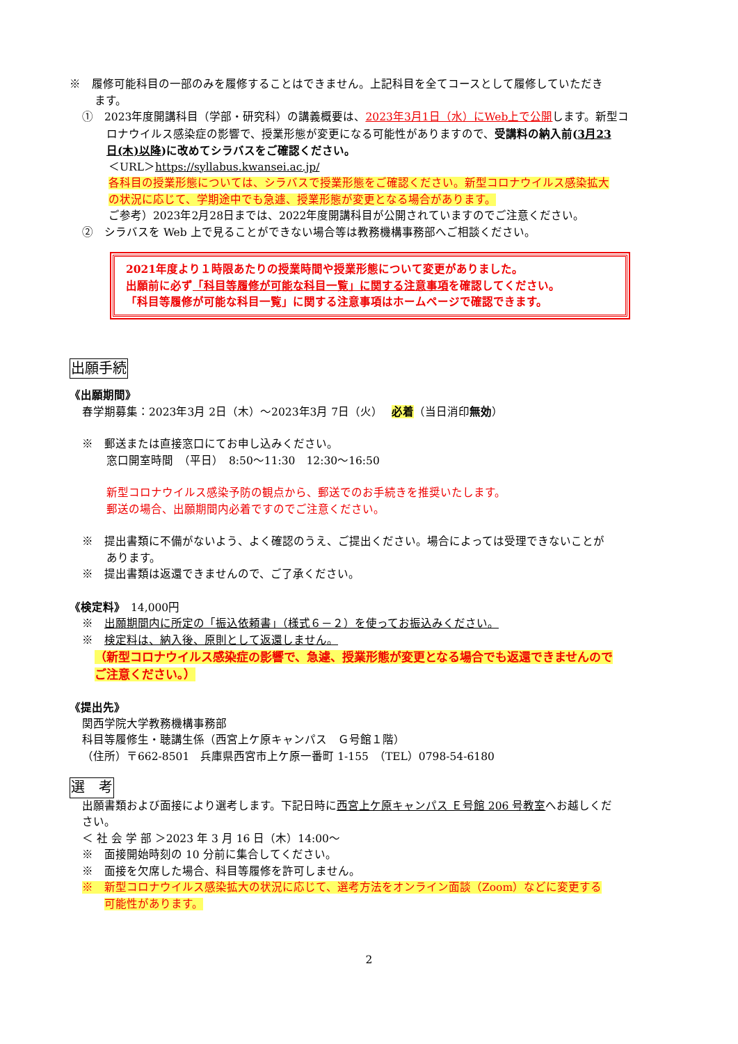※　履修可能科目の一部のみを履修することはできません。上記科目を全てコースとして履修していただき
ます。
①　2023年度開講科目（学部・研究科）の講義概要は、2023年3月1日（水）にWeb上で公開します。新型コ
ロナウイルス感染症の影響で、授業形態が変更になる可能性がありますので、受講料の納入前(3月23
日(木)以降)に改めてシラバスをご確認ください。
＜URL＞https://syllabus.kwansei.ac.jp/
各科目の授業形態については、シラバスで授業形態をご確認ください。新型コロナウイルス感染拡大
の状況に応じて、学期途中でも急遽、授業形態が変更となる場合があります。
ご参考）2023年2月28日までは、2022年度開講科目が公開されていますのでご注意ください。
②　シラバスを Web 上で見ることができない場合等は教務機構事務部へご相談ください。
2021年度より１時限あたりの授業時間や授業形態について変更がありました。
出願前に必ず「科目等履修が可能な科目一覧」に関する注意事項を確認してください。
「科目等履修が可能な科目一覧」に関する注意事項はホームページで確認できます。
出願手続
《出願期間》
春学期募集：2023年3月 2日（木）～2023年3月 7日（火）　 必着（当日消印無効）
※　郵送または直接窓口にてお申し込みください。
窓口開室時間　（平日）　8:50～11:30　12:30～16:50
新型コロナウイルス感染予防の観点から、郵送でのお手続きを推奨いたします。
郵送の場合、出願期間内必着ですのでご注意ください。
※　提出書類に不備がないよう、よく確認のうえ、ご提出ください。場合によっては受理できないことが
あります。
※　提出書類は返還できませんので、ご了承ください。
《検定料》　14,000円
※　出願期間内に所定の「振込依頼書」（様式６－２）を使ってお振込みください。
※　検定料は、納入後、原則として返還しません。
（新型コロナウイルス感染症の影響で、急遽、授業形態が変更となる場合でも返還できませんので
ご注意ください。）
《提出先》
関西学院大学教務機構事務部
科目等履修生・聴講生係（西宮上ケ原キャンパス　Ｇ号館１階）
（住所）〒662-8501　兵庫県西宮市上ケ原一番町 1-155　（TEL）0798-54-6180
選　考
出願書類および面接により選考します。下記日時に西宮上ケ原キャンパス Ｅ号館 206 号教室へお越しくだ
さい。
＜ 社 会 学 部 ＞2023 年 3 月 16 日（木）14:00～
※　面接開始時刻の 10 分前に集合してください。
※　面接を欠席した場合、科目等履修を許可しません。
※　新型コロナウイルス感染拡大の状況に応じて、選考方法をオンライン面談（Zoom）などに変更する
可能性があります。
2